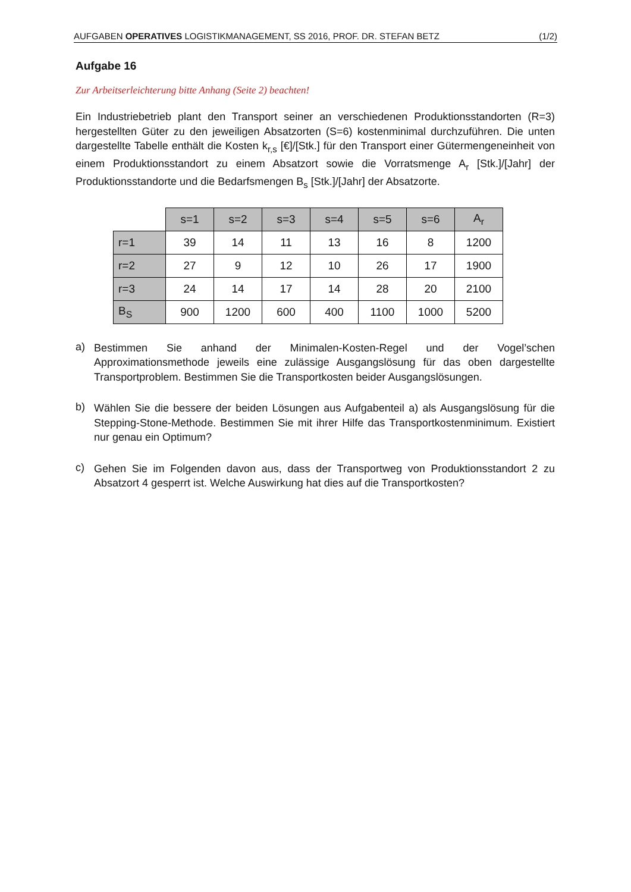AUFGABEN OPERATIVES LOGISTIKMANAGEMENT, SS 2016, PROF. DR. STEFAN BETZ (1/2)
Aufgabe 16
Zur Arbeitserleichterung bitte Anhang (Seite 2) beachten!
Ein Industriebetrieb plant den Transport seiner an verschiedenen Produktionsstandorten (R=3) herge­stellten Güter zu den jeweiligen Absatzorten (S=6) kostenminimal durchzuführen. Die unten dargestellte Tabelle enthält die Kosten k<sub>r,s</sub> [€]/[Stk.] für den Transport einer Gütermengeneinheit von einem Produk­tionsstandort zu einem Absatzort sowie die Vorratsmenge A<sub>r</sub> [Stk.]/[Jahr] der Produktionsstandorte und die Bedarfsmengen B<sub>s</sub> [Stk.]/[Jahr] der Absatzorte.
| | s=1 | s=2 | s=3 | s=4 | s=5 | s=6 | A<sub>r</sub> |
| r=1 | 39 | 14 | 11 | 13 | 16 | 8 | 1200 |
| r=2 | 27 | 9 | 12 | 10 | 26 | 17 | 1900 |
| r=3 | 24 | 14 | 17 | 14 | 28 | 20 | 2100 |
| B<sub>S</sub> | 900 | 1200 | 600 | 400 | 1100 | 1000 | 5200 |
a)
Bestimmen Sie anhand der Minimalen-Kosten-Regel und der Vogel’schen Approximationsmethode jeweils eine zulässige Ausgangslösung für das oben dargestellte Transportproblem. Bestimmen Sie die Transportkosten beider Ausgangslösungen.
b)
Wählen Sie die bessere der beiden Lösungen aus Aufgabenteil a) als Ausgangslösung für die Stepping-Stone-Methode. Bestimmen Sie mit ihrer Hilfe das Transportkostenminimum. Existiert nur genau ein Optimum?
c)
Gehen Sie im Folgenden davon aus, dass der Transportweg von Produktionsstandort 2 zu Absatz­ort 4 gesperrt ist. Welche Auswirkung hat dies auf die Transportkosten?